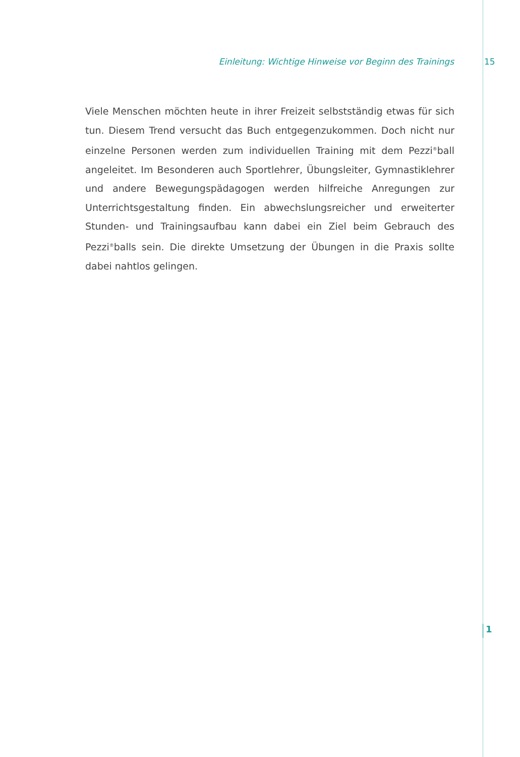Einleitung: Wichtige Hinweise vor Beginn des Trainings 15
Viele Menschen möchten heute in ihrer Freizeit selbstständig etwas für sich tun. Diesem Trend versucht das Buch entgegenzukommen. Doch nicht nur einzelne Personen werden zum individuellen Training mit dem Pezzi<sup>®</sup>ball angeleitet. Im Besonderen auch Sportlehrer, Übungsleiter, Gymnastiklehrer und andere Bewegungspädagogen werden hilfreiche Anregungen zur Unterrichtsgestaltung finden. Ein abwechslungsreicher und erweiterter Stunden- und Trainingsaufbau kann dabei ein Ziel beim Gebrauch des Pezzi<sup>®</sup>balls sein. Die direkte Umsetzung der Übungen in die Praxis sollte dabei nahtlos gelingen.
1